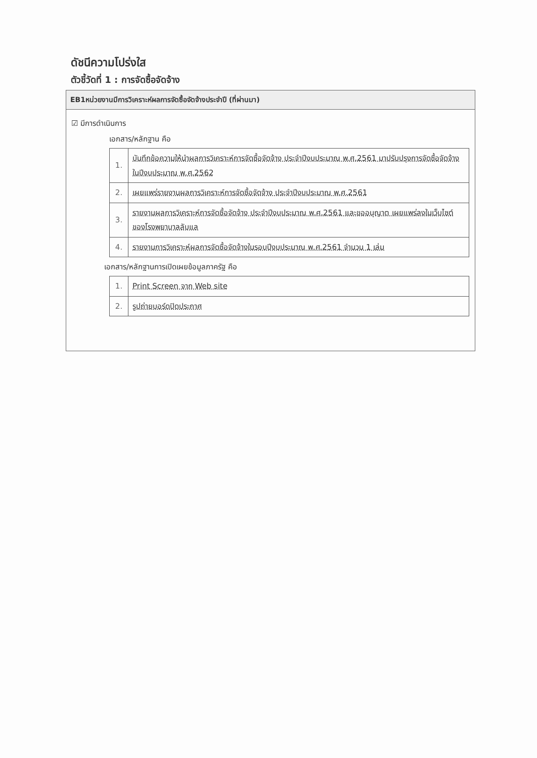ดัชนีความโปร่งใส
ตัวชี้วัดที่ 1 : การจัดซื้อจัดจ้าง
EB1หน่วยงานมีการวิเคราะห์ผลการจัดซื้อจัดจ้างประจำปี (ที่ผ่านมา)
☑ มีการดำเนินการ
เอกสาร/หลักฐาน คือ
| 1. | บันทึกข้อความให้นำผลการวิเคราะห์การจัดซื้อจัดจ้าง ประจำปีงบประมาณ พ.ศ.2561 มาปรับปรุงการจัดซื้อจัดจ้างในปีงบประมาณ พ.ศ.2562 |
| 2. | เผยแพร่รายงานผลการวิเคราะห์การจัดซื้อจัดจ้าง ประจำปีงบประมาณ พ.ศ.2561 |
| 3. | รายงานผลการวิเคราะห์การจัดซื้อจัดจ้าง ประจำปีงบประมาณ พ.ศ.2561 และขออนุญาต เผยแพร่ลงในเว็บไซต์ของโรงพยาบาลลับแล |
| 4. | รายงานการวิเคราะห์ผลการจัดซื้อจัดจ้างในรอบปีงบประมาณ พ.ศ.2561 จำนวน 1 เล่ม |
เอกสาร/หลักฐานการเปิดเผยข้อมูลภาครัฐ คือ
| 1. | Print Screen จาก Web site |
| 2. | รูปถ่ายบอร์ดปิดประกาศ |